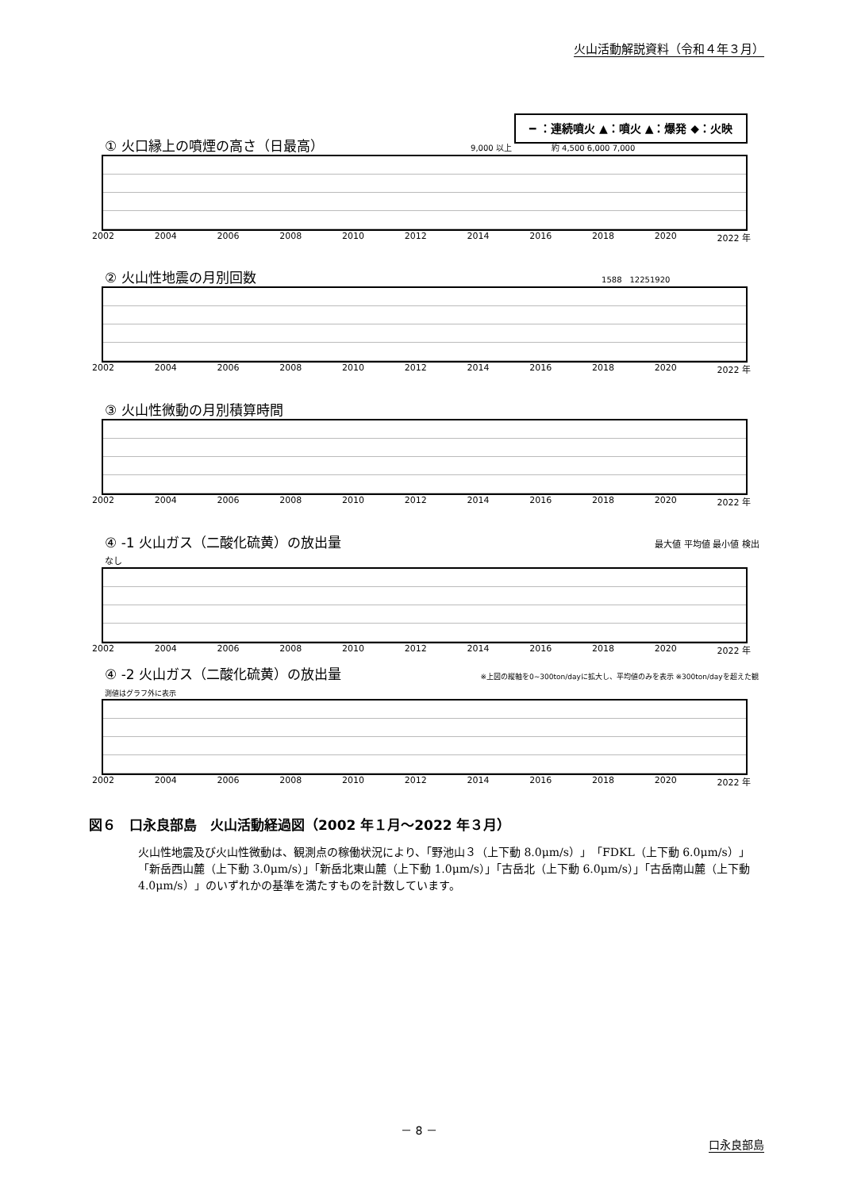火山活動解説資料（令和４年３月）
━ ：連続噴火 ▲：噴火 ▲：爆発 ◆：火映
① 火口縁上の噴煙の高さ（日最高） 9,000 以上　　　　　約 4,500 6,000 7,000
2002 2004 2006 2008 2010 2012 2014 2016 2018 2020 2022 年
② 火山性地震の月別回数 1588　12251920
2002 2004 2006 2008 2010 2012 2014 2016 2018 2020 2022 年
③ 火山性微動の月別積算時間
2002 2004 2006 2008 2010 2012 2014 2016 2018 2020 2022 年
④ -1 火山ガス（二酸化硫黄）の放出量 最大値 平均値 最小値 検出なし
2002 2004 2006 2008 2010 2012 2014 2016 2018 2020 2022 年
④ -2 火山ガス（二酸化硫黄）の放出量 ※上図の縦軸を0~300ton/dayに拡大し、平均値のみを表示 ※300ton/dayを超えた観測値はグラフ外に表示
2002 2004 2006 2008 2010 2012 2014 2016 2018 2020 2022 年
図６　口永良部島　火山活動経過図（2002 年１月～2022 年３月）
火山性地震及び火山性微動は、観測点の稼働状況により、「野池山３（上下動 8.0μm/s）」「FDKL（上下動 6.0μm/s）」「新岳西山麓（上下動 3.0μm/s）」「新岳北東山麓（上下動 1.0μm/s）」「古岳北（上下動 6.0μm/s）」「古岳南山麓（上下動 4.0μm/s）」のいずれかの基準を満たすものを計数しています。
－ 8 －
口永良部島